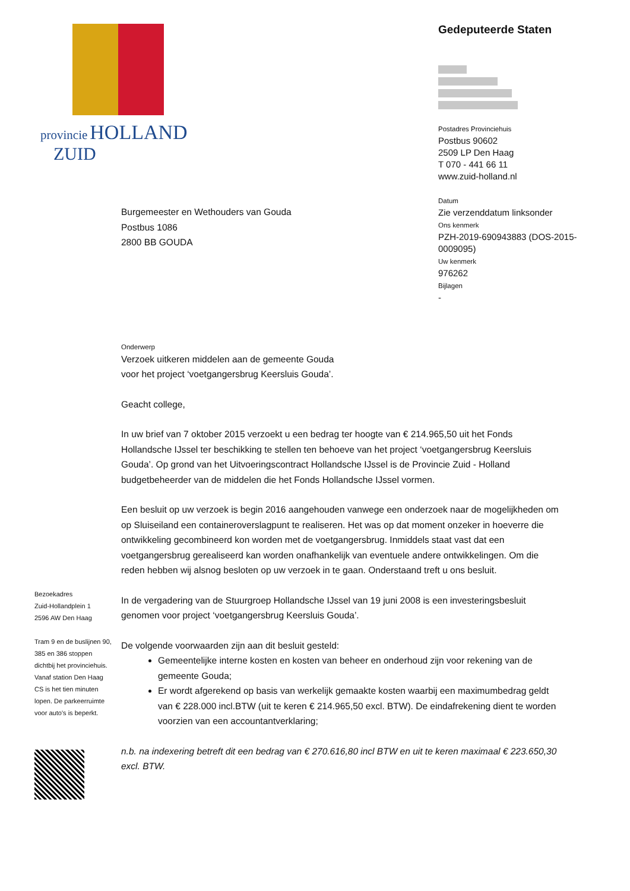provincie HOLLAND
ZUID
Gedeputeerde Staten
Postadres Provinciehuis
Postbus 90602
2509 LP Den Haag
T 070 - 441 66 11
www.zuid-holland.nl
Datum
Zie verzenddatum linksonder
Ons kenmerk
PZH-2019-690943883 (DOS-2015-0009095)
Uw kenmerk
976262
Bijlagen
-
Burgemeester en Wethouders van Gouda
Postbus 1086
2800 BB GOUDA
Onderwerp
Verzoek uitkeren middelen aan de gemeente Gouda
voor het project ‘voetgangersbrug Keersluis Gouda’.
Geacht college,
In uw brief van 7 oktober 2015 verzoekt u een bedrag ter hoogte van € 214.965,50 uit het Fonds Hollandsche IJssel ter beschikking te stellen ten behoeve van het project ‘voetgangersbrug Keersluis Gouda’. Op grond van het Uitvoeringscontract Hollandsche IJssel is de Provincie Zuid - Holland budgetbeheerder van de middelen die het Fonds Hollandsche IJssel vormen.
Een besluit op uw verzoek is begin 2016 aangehouden vanwege een onderzoek naar de mogelijkheden om op Sluiseiland een containeroverslagpunt te realiseren. Het was op dat moment onzeker in hoeverre die ontwikkeling gecombineerd kon worden met de voetgangersbrug. Inmiddels staat vast dat een voetgangersbrug gerealiseerd kan worden onafhankelijk van eventuele andere ontwikkelingen. Om die reden hebben wij alsnog besloten op uw verzoek in te gaan. Onderstaand treft u ons besluit.
In de vergadering van de Stuurgroep Hollandsche IJssel van 19 juni 2008 is een investeringsbesluit genomen voor project ‘voetgangersbrug Keersluis Gouda’.
De volgende voorwaarden zijn aan dit besluit gesteld:
Gemeentelijke interne kosten en kosten van beheer en onderhoud zijn voor rekening van de gemeente Gouda;
Er wordt afgerekend op basis van werkelijk gemaakte kosten waarbij een maximumbedrag geldt van € 228.000 incl.BTW (uit te keren € 214.965,50 excl. BTW). De eindafrekening dient te worden voorzien van een accountantverklaring;
n.b. na indexering betreft dit een bedrag van € 270.616,80 incl BTW en uit te keren maximaal € 223.650,30 excl. BTW.
Bezoekadres
Zuid-Hollandplein 1
2596 AW Den Haag
Tram 9 en de buslijnen 90, 385 en 386 stoppen dichtbij het provinciehuis. Vanaf station Den Haag CS is het tien minuten lopen. De parkeerruimte voor auto’s is beperkt.